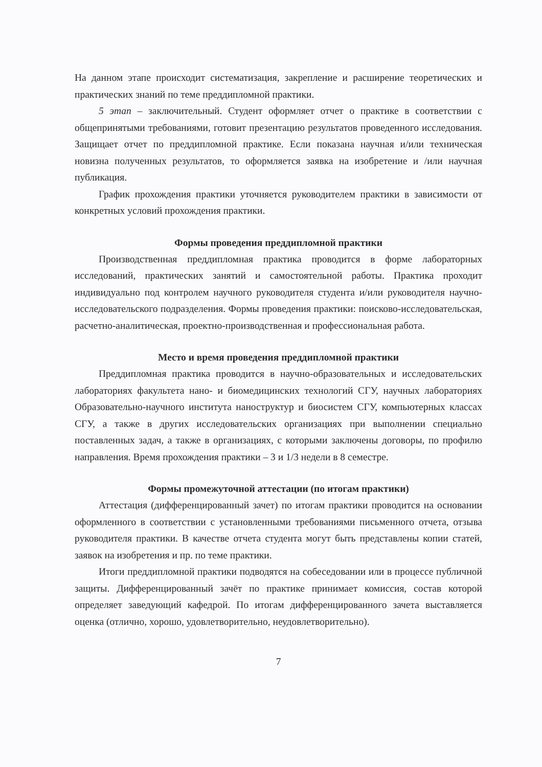На данном этапе происходит систематизация, закрепление и расширение теоретических и практических знаний по теме преддипломной практики.
5 этап – заключительный. Студент оформляет отчет о практике в соответствии с общепринятыми требованиями, готовит презентацию результатов проведенного исследования. Защищает отчет по преддипломной практике. Если показана научная и/или техническая новизна полученных результатов, то оформляется заявка на изобретение и /или научная публикация.
График прохождения практики уточняется руководителем практики в зависимости от конкретных условий прохождения практики.
Формы проведения преддипломной практики
Производственная преддипломная практика проводится в форме лабораторных исследований, практических занятий и самостоятельной работы. Практика проходит индивидуально под контролем научного руководителя студента и/или руководителя научно-исследовательского подразделения. Формы проведения практики: поисково-исследовательская, расчетно-аналитическая, проектно-производственная и профессиональная работа.
Место и время проведения преддипломной практики
Преддипломная практика проводится в научно-образовательных и исследовательских лабораториях факультета нано- и биомедицинских технологий СГУ, научных лабораториях Образовательно-научного института наноструктур и биосистем СГУ, компьютерных классах СГУ, а также в других исследовательских организациях при выполнении специально поставленных задач, а также в организациях, с которыми заключены договоры, по профилю направления. Время прохождения практики – 3 и 1/3 недели в 8 семестре.
Формы промежуточной аттестации (по итогам практики)
Аттестация (дифференцированный зачет) по итогам практики проводится на основании оформленного в соответствии с установленными требованиями письменного отчета, отзыва руководителя практики. В качестве отчета студента могут быть представлены копии статей, заявок на изобретения и пр. по теме практики.
Итоги преддипломной практики подводятся на собеседовании или в процессе публичной защиты. Дифференцированный зачёт по практике принимает комиссия, состав которой определяет заведующий кафедрой. По итогам дифференцированного зачета выставляется оценка (отлично, хорошо, удовлетворительно, неудовлетворительно).
7